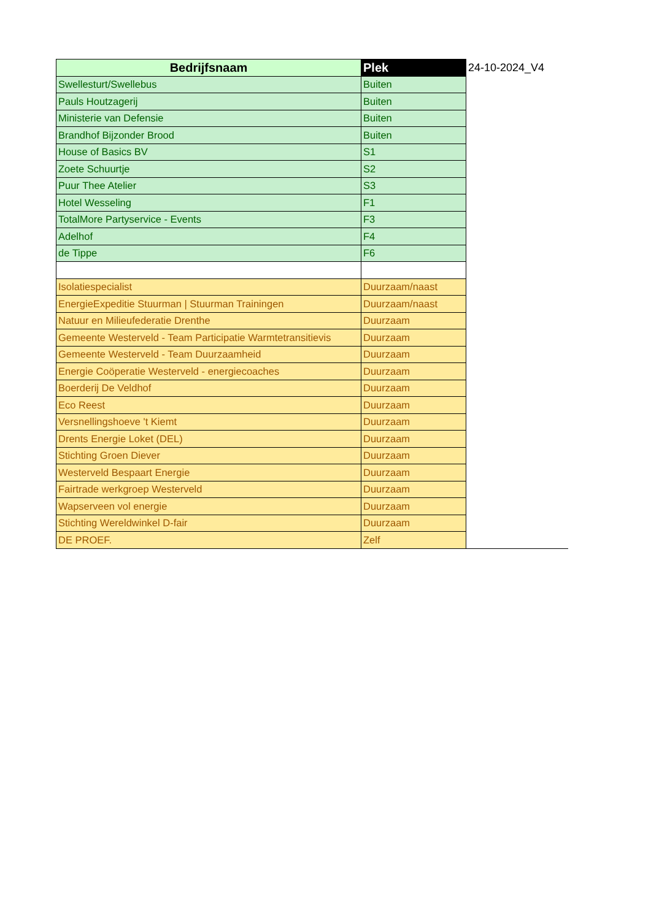| Bedrijfsnaam | Plek | 24-10-2024_V4 |
| Swellesturt/Swellebus | Buiten | |
| Pauls Houtzagerij | Buiten | |
| Ministerie van Defensie | Buiten | |
| Brandhof Bijzonder Brood | Buiten | |
| House of Basics BV | S1 | |
| Zoete Schuurtje | S2 | |
| Puur Thee Atelier | S3 | |
| Hotel Wesseling | F1 | |
| TotalMore Partyservice - Events | F3 | |
| Adelhof | F4 | |
| de Tippe | F6 | |
| Isolatiespecialist | Duurzaam/naast | |
| EnergieExpeditie Stuurman / Stuurman Trainingen | Duurzaam/naast | |
| Natuur en Milieufederatie Drenthe | Duurzaam | |
| Gemeente Westerveld - Team Participatie Warmtetransitievis | Duurzaam | |
| Gemeente Westerveld - Team Duurzaamheid | Duurzaam | |
| Energie Coöperatie Westerveld - energiecoaches | Duurzaam | |
| Boerderij De Veldhof | Duurzaam | |
| Eco Reest | Duurzaam | |
| Versnellingshoeve 't Kiemt | Duurzaam | |
| Drents Energie Loket (DEL) | Duurzaam | |
| Stichting Groen Diever | Duurzaam | |
| Westerveld Bespaart Energie | Duurzaam | |
| Fairtrade werkgroep Westerveld | Duurzaam | |
| Wapserveen vol energie | Duurzaam | |
| Stichting Wereldwinkel D-fair | Duurzaam | |
| DE PROEF. | Zelf | |